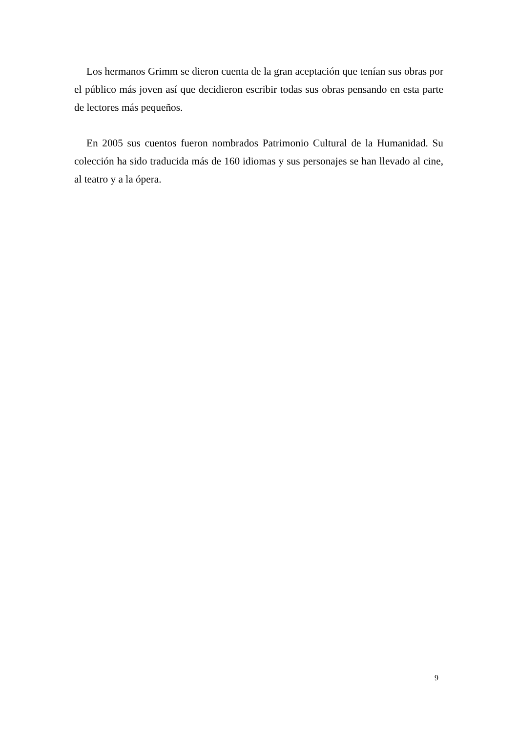Los hermanos Grimm se dieron cuenta de la gran aceptación que tenían sus obras por el público más joven así que decidieron escribir todas sus obras pensando en esta parte de lectores más pequeños.
En 2005 sus cuentos fueron nombrados Patrimonio Cultural de la Humanidad. Su colección ha sido traducida más de 160 idiomas y sus personajes se han llevado al cine, al teatro y a la ópera.
9